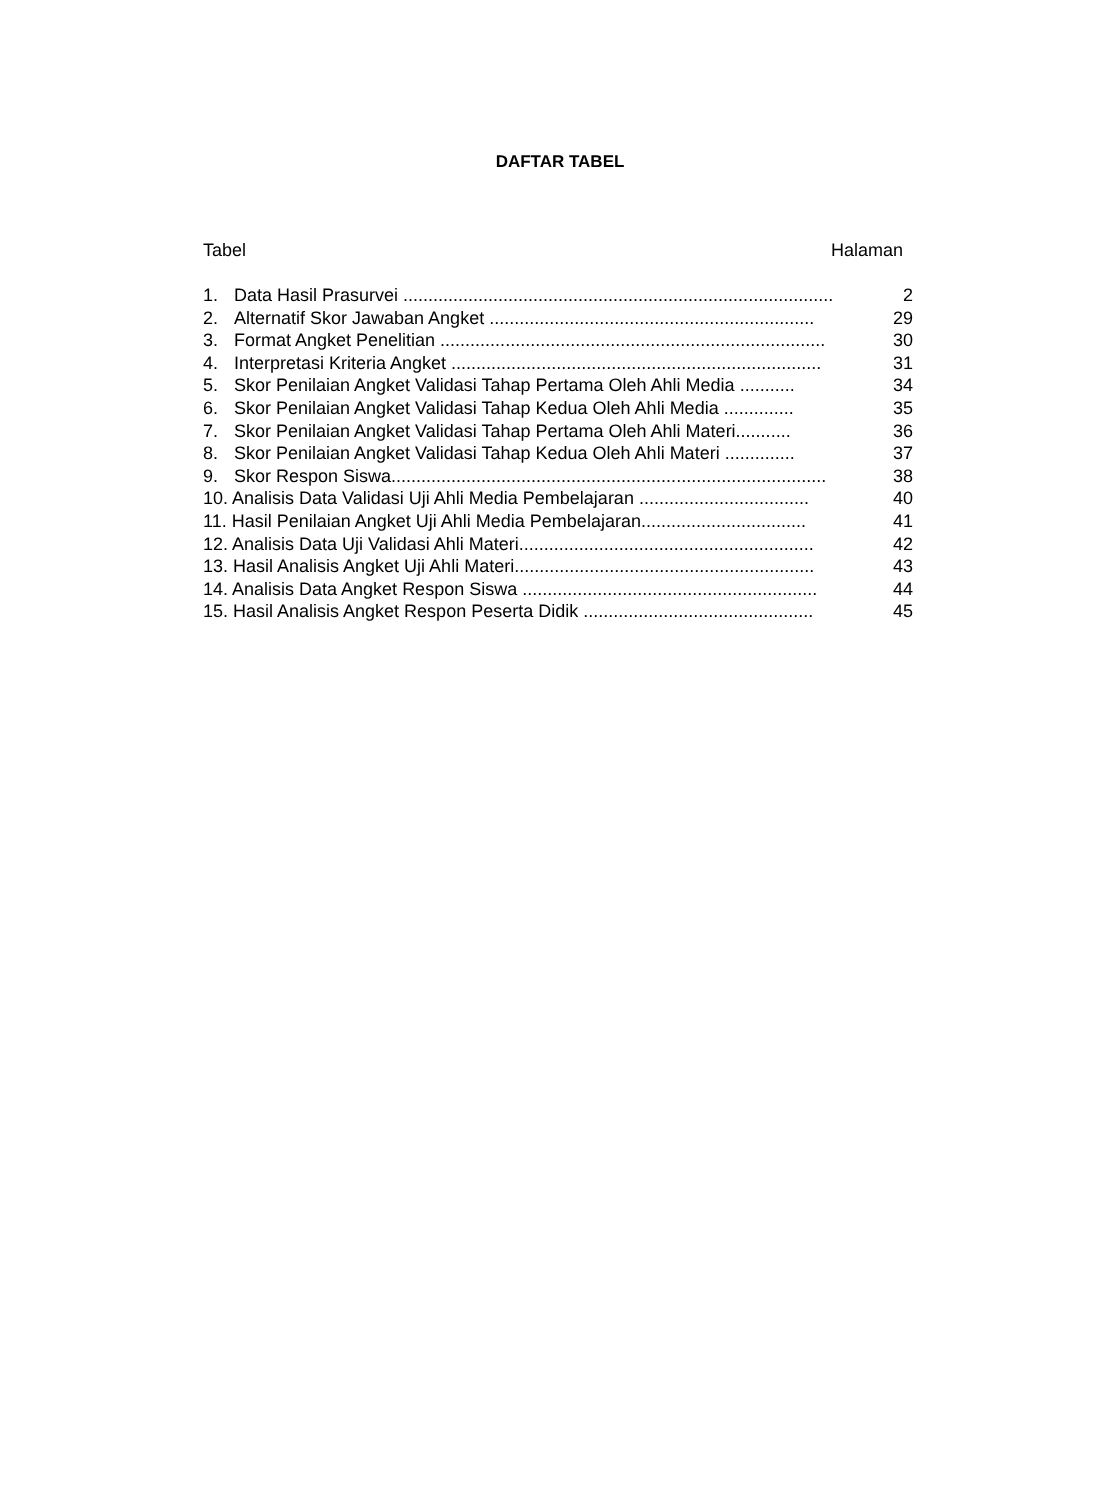DAFTAR TABEL
Tabel Halaman
1. Data Hasil Prasurvei ...................................................................................... 2
2. Alternatif Skor Jawaban Angket ................................................................. 29
3. Format Angket Penelitian ............................................................................. 30
4. Interpretasi Kriteria Angket .......................................................................... 31
5. Skor Penilaian Angket Validasi Tahap Pertama Oleh Ahli Media ........... 34
6. Skor Penilaian Angket Validasi Tahap Kedua Oleh Ahli Media .............. 35
7. Skor Penilaian Angket Validasi Tahap Pertama Oleh Ahli Materi........... 36
8. Skor Penilaian Angket Validasi Tahap Kedua Oleh Ahli Materi .............. 37
9. Skor Respon Siswa....................................................................................... 38
10. Analisis Data Validasi Uji Ahli Media Pembelajaran .................................. 40
11. Hasil Penilaian Angket Uji Ahli Media Pembelajaran................................. 41
12. Analisis Data Uji Validasi Ahli Materi........................................................... 42
13. Hasil Analisis Angket Uji Ahli Materi............................................................ 43
14. Analisis Data Angket Respon Siswa ........................................................... 44
15. Hasil Analisis Angket Respon Peserta Didik .............................................. 45